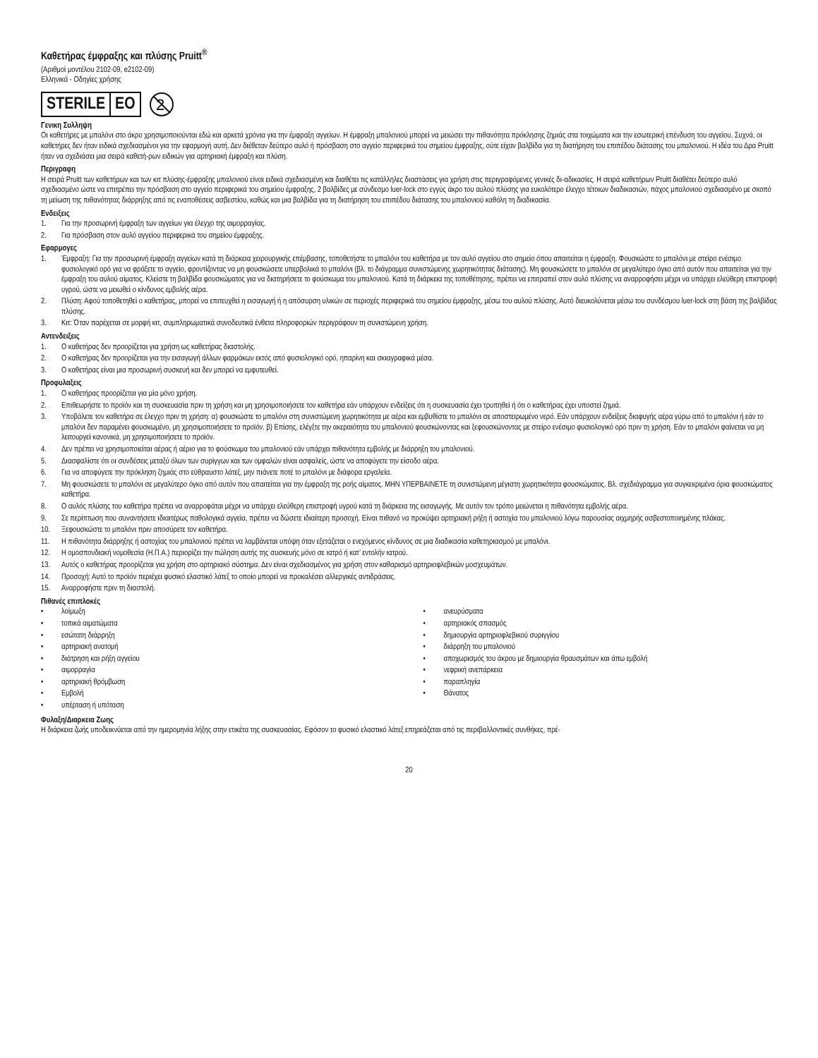Καθετήρας έμφραξης και πλύσης Pruitt<sup>®</sup>
(Αριθμοί μοντέλου 2102-09, e2102-09)
Ελληνικά - Οδηγίες χρήσης
STERILE EO
2
Γενικη Συλληψη
Οι καθετήρες με μπαλόνι στο άκρο χρησιμοποιούνται εδώ και αρκετά χρόνια για την έμφραξη αγγείων. Η έμφραξη μπαλονιού μπορεί να μειώσει την πιθανότητα πρόκλησης ζημιάς στα τοιχώματα και την εσωτερική επένδυση του αγγείου. Συχνά, οι καθετήρες δεν ήταν ειδικά σχεδιασμένοι για την εφαρμογή αυτή. Δεν διέθεταν δεύτερο αυλό ή πρόσβαση στο αγγείο περιφερικά του σημείου έμφραξης, ούτε είχαν βαλβίδα για τη διατήρηση του επιπέδου διάτασης του μπαλονιού. Η ιδέα του Δρα Pruitt ήταν να σχεδιάσει μια σειρά καθετή-ρων ειδικών για αρτηριακή έμφραξη και πλύση.
Περιγραφη
Η σειρά Pruitt των καθετήρων και των κιτ πλύσης-έμφραξης μπαλονιού είναι ειδικά σχεδιασμένη και διαθέτει τις κατάλληλες διαστάσεις για χρήση στις περιγραφόμενες γενικές δι-αδικασίες. Η σειρά καθετήρων Pruitt διαθέτει δεύτερο αυλό σχεδιασμένο ώστε να επιτρέπει την πρόσβαση στο αγγείο περιφερικά του σημείου έμφραξης, 2 βαλβίδες με σύνδεσμο luer-lock στο εγγύς άκρο του αυλού πλύσης για ευκολότερο έλεγχο τέτοιων διαδικασιών, πάχος μπαλονιού σχεδιασμένο με σκοπό τη μείωση της πιθανότητας διάρρηξης από τις εναποθέσεις ασβεστίου, καθώς και μια βαλβίδα για τη διατήρηση του επιπέδου διάτασης του μπαλονιού καθόλη τη διαδικασία.
Ενδειξεις
1. Για την προσωρινή έμφραξη των αγγείων για έλεγχο της αιμορραγίας.
2. Για πρόσβαση στον αυλό αγγείου περιφερικά του σημείου έμφραξης.
Εφαρμογες
1. Έμφραξη: Για την προσωρινή έμφραξη αγγείων κατά τη διάρκεια χειρουργικής επέμβασης, τοποθετήστε το μπαλόνι του καθετήρα με τον αυλό αγγείου στο σημείο όπου απαιτείται η έμφραξη. Φουσκώστε το μπαλόνι με στείρο ενέσιμο φυσιολογικό ορό για να φράξετε το αγγείο, φροντίζοντας να μη φουσκώσετε υπερβολικά το μπαλόνι (βλ. το διάγραμμα συνιστώμενης χωρητικότητας διάτασης). Μη φουσκώσετε το μπαλόνι σε μεγαλύτερο όγκο από αυτόν που απαιτείται για την έμφραξη του αυλού αίματος. Κλείστε τη βαλβίδα φουσκώματος για να διατηρήσετε το φούσκωμα του μπαλονιού. Κατά τη διάρκεια της τοποθέτησης, πρέπει να επιτραπεί στον αυλό πλύσης να αναρροφήσει μέχρι να υπάρχει ελεύθερη επιστροφή υγρού, ώστε να μειωθεί ο κίνδυνος εμβολής αέρα.
2. Πλύση: Αφού τοποθετηθεί ο καθετήρας, μπορεί να επιτευχθεί η εισαγωγή ή η απόσυρση υλικών σε περιοχές περιφερικά του σημείου έμφραξης, μέσω του αυλού πλύσης. Αυτό διευκολύνεται μέσω του συνδέσμου luer-lock στη βάση της βαλβίδας πλύσης.
3. Κιτ: Όταν παρέχεται σε μορφή κιτ, συμπληρωματικά συνοδευτικά ένθετα πληροφοριών περιγράφουν τη συνιστώμενη χρήση.
Αντενδειξεις
1. Ο καθετήρας δεν προορίζεται για χρήση ως καθετήρας διαστολής.
2. Ο καθετήρας δεν προορίζεται για την εισαγωγή άλλων φαρμάκων εκτός από φυσιολογικό ορό, ηπαρίνη και σκιαγραφικά μέσα.
3. Ο καθετήρας είναι μια προσωρινή συσκευή και δεν μπορεί να εμφυτευθεί.
Προφυλαξεις
1. Ο καθετήρας προορίζεται για μία μόνο χρήση.
2. Επιθεωρήστε το προϊόν και τη συσκευασία πριν τη χρήση και μη χρησιμοποιήσετε τον καθετήρα εάν υπάρχουν ενδείξεις ότι η συσκευασία έχει τρυπηθεί ή ότι ο καθετήρας έχει υποστεί ζημιά.
3. Υποβάλετε τον καθετήρα σε έλεγχο πριν τη χρήση: α) φουσκώστε το μπαλόνι στη συνιστώμενη χωρητικότητα με αέρα και εμβυθίστε το μπαλόνι σε αποστειρωμένο νερό. Εάν υπάρχουν ενδείξεις διαφυγής αέρα γύρω από το μπαλόνι ή εάν το μπαλόνι δεν παραμένει φουσκωμένο, μη χρησιμοποιήσετε το προϊόν. β) Επίσης, ελέγξτε την ακεραιότητα του μπαλονιού φουσκώνοντας και ξεφουσκώνοντας με στείρο ενέσιμο φυσιολογικό ορό πριν τη χρήση. Εάν το μπαλόνι φαίνεται να μη λειτουργεί κανονικά, μη χρησιμοποιήσετε το προϊόν.
4. Δεν πρέπει να χρησιμοποιείται αέρας ή αέριο για το φούσκωμα του μπαλονιού εάν υπάρχει πιθανότητα εμβολής με διάρρηξη του μπαλονιού.
5. Διασφαλίστε ότι οι συνδέσεις μεταξύ όλων των συρίγγων και των ομφαλών είναι ασφαλείς, ώστε να αποφύγετε την είσοδο αέρα.
6. Για να αποφύγετε την πρόκληση ζημιάς στο εύθραυστο λάτεξ, μην πιάνετε ποτέ το μπαλόνι με διάφορα εργαλεία.
7. Μη φουσκώσετε το μπαλόνι σε μεγαλύτερο όγκο από αυτόν που απαιτείται για την έμφραξη της ροής αίματος. ΜΗΝ ΥΠΕΡΒΑΙΝΕΤΕ τη συνιστώμενη μέγιστη χωρητικότητα φουσκώματος. Βλ. σχεδιάγραμμα για συγκεκριμένα όρια φουσκώματος καθετήρα.
8. Ο αυλός πλύσης του καθετήρα πρέπει να αναρροφάται μέχρι να υπάρχει ελεύθερη επιστροφή υγρού κατά τη διάρκεια της εισαγωγής. Με αυτόν τον τρόπο μειώνεται η πιθανότητα εμβολής αέρα.
9. Σε περίπτωση που συναντήσετε ιδιαιτέρως παθολογικά αγγεία, πρέπει να δώσετε ιδιαίτερη προσοχή. Είναι πιθανό να προκύψει αρτηριακή ρήξη ή αστοχία του μπαλονιού λόγω παρουσίας αιχμηρής ασβεστοποιημένης πλάκας.
10. Ξεφουσκώστε το μπαλόνι πριν αποσύρετε τον καθετήρα.
11. Η πιθανότητα διάρρηξης ή αστοχίας του μπαλονιού πρέπει να λαμβάνεται υπόψη όταν εξετάζεται ο ενεχόμενος κίνδυνος σε μια διαδικασία καθετηριασμού με μπαλόνι.
12. Η ομοσπονδιακή νομοθεσία (Η.Π.Α.) περιορίζει την πώληση αυτής της συσκευής μόνο σε ιατρό ή κατ’ εντολήν ιατρού.
13. Αυτός ο καθετήρας προορίζεται για χρήση στο αρτηριακό σύστημα. Δεν είναι σχεδιασμένος για χρήση στον καθαρισμό αρτηριοφλεβικών μοσχευμάτων.
14. Προσοχή: Αυτό το προϊόν περιέχει φυσικό ελαστικό λάτεξ το οποίο μπορεί να προκαλέσει αλλεργικές αντιδράσεις.
15. Αναρροφήστε πριν τη διαστολή.
Πιθανές επιπλοκές
• λοίμωξη
• τοπικά αιματώματα
• εσώτατη διάρρηξη
• αρτηριακή ανατομή
• διάτρηση και ρήξη αγγείου
• αιμορραγία
• αρτηριακή θρόμβωση
• Εμβολή
• υπέρταση ή υπόταση
• ανευρύσματα
• αρτηριακός σπασμός
• δημιουργία αρτηριοφλεβικού συριγγίου
• διάρρηξη του μπαλονιού
• αποχωρισμός του άκρου με δημιουργία θραυσμάτων και άπω εμβολή
• νεφρική ανεπάρκεια
• παραπληγία
• Θάνατος
Φυλαξη/Διαρκεια Ζωης
Η διάρκεια ζωής υποδεικνύεται από την ημερομηνία λήξης στην ετικέτα της συσκευασίας. Εφόσον το φυσικό ελαστικό λάτεξ επηρεάζεται από τις περιβαλλοντικές συνθήκες, πρέ-
20